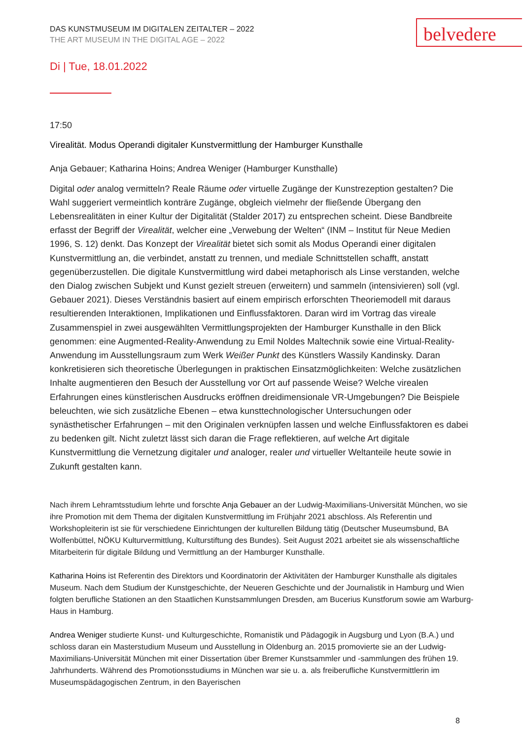belvedere
DAS KUNSTMUSEUM IM DIGITALEN ZEITALTER – 2022
THE ART MUSEUM IN THE DIGITAL AGE – 2022
Di | Tue, 18.01.2022
17:50
Virealität. Modus Operandi digitaler Kunstvermittlung der Hamburger Kunsthalle
Anja Gebauer; Katharina Hoins; Andrea Weniger (Hamburger Kunsthalle)
Digital oder analog vermitteln? Reale Räume oder virtuelle Zugänge der Kunstrezeption gestalten? Die Wahl suggeriert vermeintlich konträre Zugänge, obgleich vielmehr der fließende Übergang den Lebensrealitäten in einer Kultur der Digitalität (Stalder 2017) zu entsprechen scheint. Diese Bandbreite erfasst der Begriff der Virealität, welcher eine „Verwebung der Welten“ (INM – Institut für Neue Medien 1996, S. 12) denkt. Das Konzept der Virealität bietet sich somit als Modus Operandi einer digitalen Kunstvermittlung an, die verbindet, anstatt zu trennen, und mediale Schnittstellen schafft, anstatt gegenüberzustellen. Die digitale Kunstvermittlung wird dabei metaphorisch als Linse verstanden, welche den Dialog zwischen Subjekt und Kunst gezielt streuen (erweitern) und sammeln (intensivieren) soll (vgl. Gebauer 2021). Dieses Verständnis basiert auf einem empirisch erforschten Theoriemodell mit daraus resultierenden Interaktionen, Implikationen und Einflussfaktoren. Daran wird im Vortrag das vireale Zusammenspiel in zwei ausgewählten Vermittlungsprojekten der Hamburger Kunsthalle in den Blick genommen: eine Augmented-Reality-Anwendung zu Emil Noldes Maltechnik sowie eine Virtual-Reality-Anwendung im Ausstellungsraum zum Werk Weißer Punkt des Künstlers Wassily Kandinsky. Daran konkretisieren sich theoretische Überlegungen in praktischen Einsatzmöglichkeiten: Welche zusätzlichen Inhalte augmentieren den Besuch der Ausstellung vor Ort auf passende Weise? Welche virealen Erfahrungen eines künstlerischen Ausdrucks eröffnen dreidimensionale VR-Umgebungen? Die Beispiele beleuchten, wie sich zusätzliche Ebenen – etwa kunsttechnologischer Untersuchungen oder synästhetischer Erfahrungen – mit den Originalen verknüpfen lassen und welche Einflussfaktoren es dabei zu bedenken gilt. Nicht zuletzt lässt sich daran die Frage reflektieren, auf welche Art digitale Kunstvermittlung die Vernetzung digitaler und analoger, realer und virtueller Weltanteile heute sowie in Zukunft gestalten kann.
Nach ihrem Lehramtsstudium lehrte und forschte Anja Gebauer an der Ludwig-Maximilians-Universität München, wo sie ihre Promotion mit dem Thema der digitalen Kunstvermittlung im Frühjahr 2021 abschloss. Als Referentin und Workshopleiterin ist sie für verschiedene Einrichtungen der kulturellen Bildung tätig (Deutscher Museumsbund, BA Wolfenbüttel, NÖKU Kulturvermittlung, Kulturstiftung des Bundes). Seit August 2021 arbeitet sie als wissenschaftliche Mitarbeiterin für digitale Bildung und Vermittlung an der Hamburger Kunsthalle.
Katharina Hoins ist Referentin des Direktors und Koordinatorin der Aktivitäten der Hamburger Kunsthalle als digitales Museum. Nach dem Studium der Kunstgeschichte, der Neueren Geschichte und der Journalistik in Hamburg und Wien folgten berufliche Stationen an den Staatlichen Kunstsammlungen Dresden, am Bucerius Kunstforum sowie am Warburg-Haus in Hamburg.
Andrea Weniger studierte Kunst- und Kulturgeschichte, Romanistik und Pädagogik in Augsburg und Lyon (B.A.) und schloss daran ein Masterstudium Museum und Ausstellung in Oldenburg an. 2015 promovierte sie an der Ludwig-Maximilians-Universität München mit einer Dissertation über Bremer Kunstsammler und -sammlungen des frühen 19. Jahrhunderts. Während des Promotionsstudiums in München war sie u. a. als freiberufliche Kunstvermittlerin im Museumspädagogischen Zentrum, in den Bayerischen
8